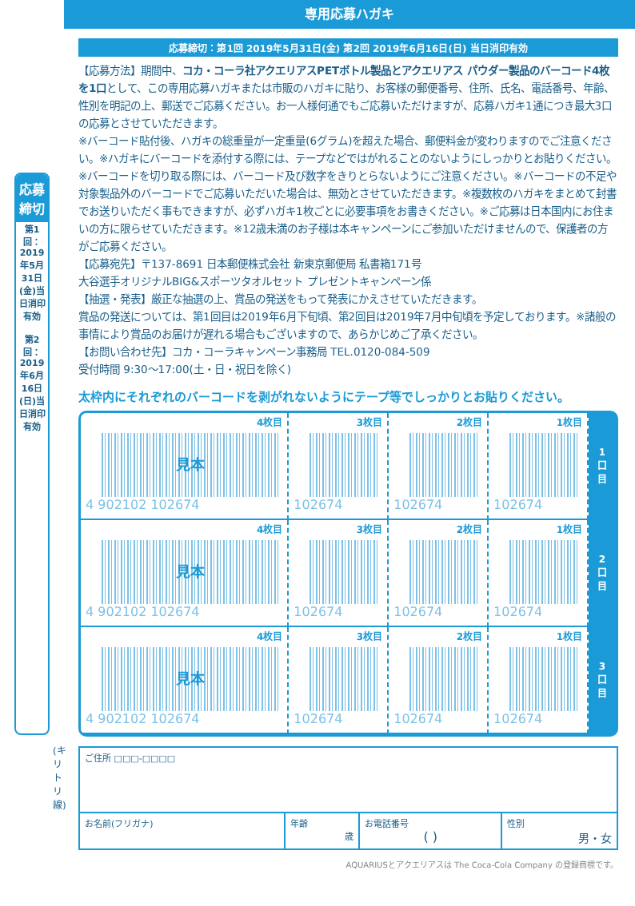専用応募ハガキ
応募締切
第1回：2019年5月31日(金)当日消印有効
第2回：2019年6月16日(日)当日消印有効
(キリトリ線)
応募締切：第1回 2019年5月31日(金) 第2回 2019年6月16日(日) 当日消印有効
【応募方法】期間中、コカ・コーラ社アクエリアスPETボトル製品とアクエリアス パウダー製品のバーコード4枚を1口として、この専用応募ハガキまたは市販のハガキに貼り、お客様の郵便番号、住所、氏名、電話番号、年齢、性別を明記の上、郵送でご応募ください。お一人様何通でもご応募いただけますが、応募ハガキ1通につき最大3口の応募とさせていただきます。
※バーコード貼付後、ハガキの総重量が一定重量(6グラム)を超えた場合、郵便料金が変わりますのでご注意ください。※ハガキにバーコードを添付する際には、テープなどではがれることのないようにしっかりとお貼りください。※バーコードを切り取る際には、バーコード及び数字をきりとらないようにご注意ください。※バーコードの不足や対象製品外のバーコードでご応募いただいた場合は、無効とさせていただきます。※複数枚のハガキをまとめて封書でお送りいただく事もできますが、必ずハガキ1枚ごとに必要事項をお書きください。※ご応募は日本国内にお住まいの方に限らせていただきます。※12歳未満のお子様は本キャンペーンにご参加いただけませんので、保護者の方がご応募ください。
【応募宛先】〒137-8691 日本郵便株式会社 新東京郵便局 私書箱171号
大谷選手オリジナルBIG&スポーツタオルセット プレゼントキャンペーン係
【抽選・発表】厳正な抽選の上、賞品の発送をもって発表にかえさせていただきます。
賞品の発送については、第1回目は2019年6月下旬頃、第2回目は2019年7月中旬頃を予定しております。※諸般の事情により賞品のお届けが遅れる場合もございますので、あらかじめご了承ください。
【お問い合わせ先】コカ・コーラキャンペーン事務局 TEL.0120-084-509
受付時間 9:30〜17:00(土・日・祝日を除く)
太枠内にそれぞれのバーコードを剥がれないようにテープ等でしっかりとお貼りください。
| 4枚目 見本 4 902102 102674 | 3枚目 102674 | 2枚目 102674 | 1枚目 102674 | 1 口 目 |
| 4枚目 見本 4 902102 102674 | 3枚目 102674 | 2枚目 102674 | 1枚目 102674 | 2 口 目 |
| 4枚目 見本 4 902102 102674 | 3枚目 102674 | 2枚目 102674 | 1枚目 102674 | 3 口 目 |
| ご住所 □□□-□□□□ | | | |
| お名前(フリガナ) | 年齢 歳 | お電話番号 ( ) | 性別 男・女 |
AQUARIUSとアクエリアスは The Coca-Cola Company の登録商標です。